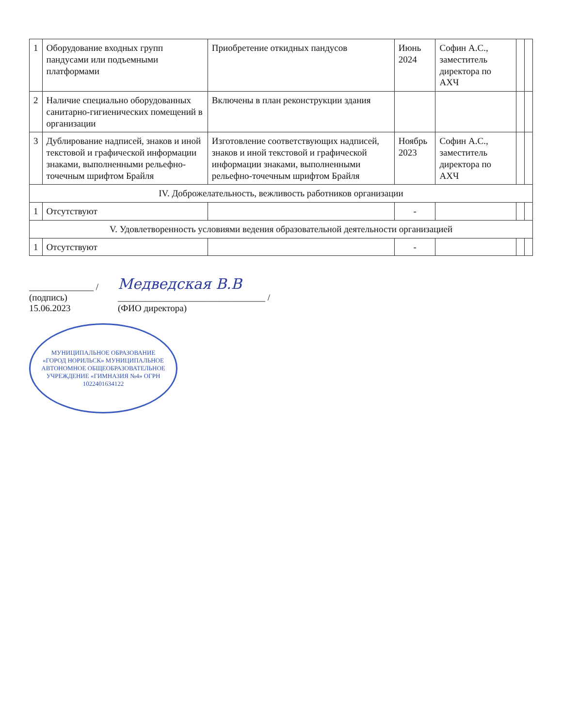| 1 | Оборудование входных групп пандусами или подъемными платформами | Приобретение откидных пандусов | Июнь 2024 | Софин А.С., заместитель директора по АХЧ | | |
| 2 | Наличие специально оборудованных санитарно-гигиенических помещений в организации | Включены в план реконструкции здания | | | | |
| 3 | Дублирование надписей, знаков и иной текстовой и графической информации знаками, выполненными рельефно-точечным шрифтом Брайля | Изготовление соответствующих надписей, знаков и иной текстовой и графической информации знаками, выполненными рельефно-точечным шрифтом Брайля | Ноябрь 2023 | Софин А.С., заместитель директора по АХЧ | | |
| IV. Доброжелательность, вежливость работников организации | | | | | | |
| 1 | Отсутствуют | | - | | | |
| V. Удовлетворенность условиями ведения образовательной деятельности организацией | | | | | | |
| 1 | Отсутствуют | | - | | | |
______________ /
(подпись)
15.06.2023
Медведская В.В
________________________________ /
(ФИО директора)
МУНИЦИПАЛЬНОЕ ОБРАЗОВАНИЕ «ГОРОД НОРИЛЬСК» МУНИЦИПАЛЬНОЕ АВТОНОМНОЕ ОБЩЕОБРАЗОВАТЕЛЬНОЕ УЧРЕЖДЕНИЕ «ГИМНАЗИЯ №4» ОГРН 1022401634122